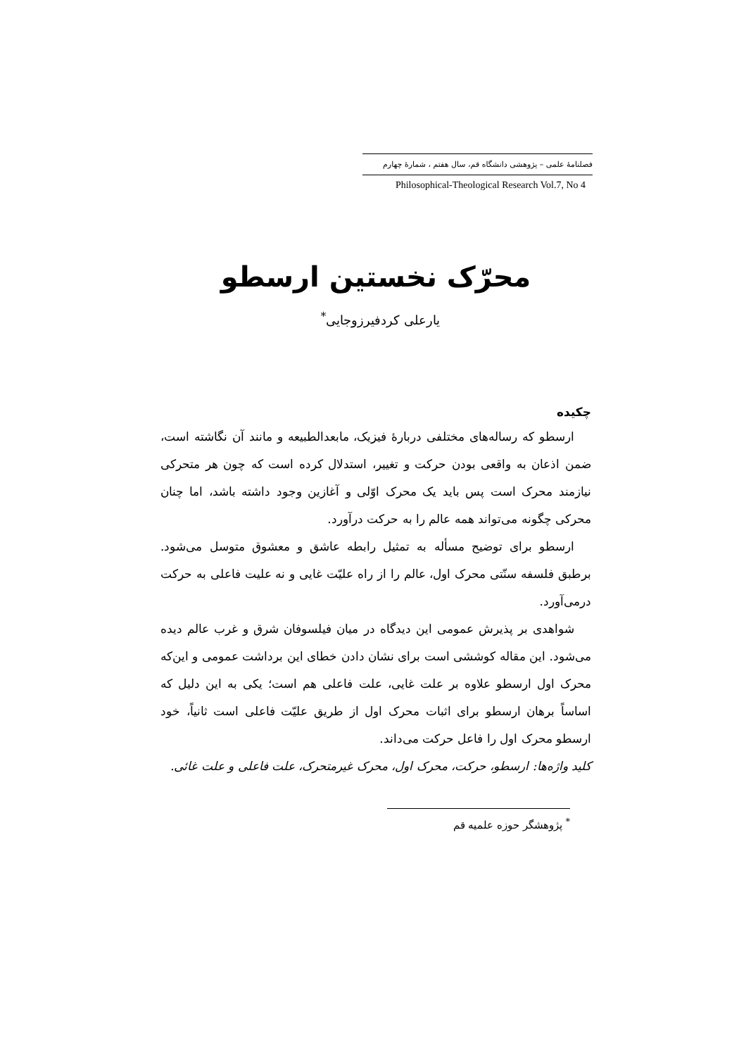فصلنامهٔ علمی – پژوهشی دانشگاه قم، سال هفتم ، شمارهٔ چهارم
Philosophical-Theological Research Vol.7, No 4
محرّک نخستین ارسطو
یارعلی کردفیرزوجایی<sup>*</sup>
چکیده
ارسطو که رساله‌های مختلفی دربارهٔ فیزیک، مابعدالطبیعه و مانند آن نگاشته است، ضمن اذعان به واقعی بودن حرکت و تغییر، استدلال کرده است که چون هر متحرکی نیازمند محرک است پس باید یک محرک اوّلی و آغازین وجود داشته باشد، اما چنان محرکی چگونه می‌تواند همه عالم را به حرکت درآورد.
ارسطو برای توضیح مسأله به تمثیل رابطه عاشق و معشوق متوسل می‌شود. برطبق فلسفه سنّتی محرک اول، عالم را از راه علیّت غایی و نه علیت فاعلی به حرکت درمی‌آورد.
شواهدی بر پذیرش عمومی این دیدگاه در میان فیلسوفان شرق و غرب عالم دیده می‌شود. این مقاله کوششی است برای نشان دادن خطای این برداشت عمومی و این‌که محرک اول ارسطو علاوه بر علت غایی، علت فاعلی هم است؛ یکی به این دلیل که اساساً برهان ارسطو برای اثبات محرک اول از طریق علیّت فاعلی است ثانیاً، خود ارسطو محرک اول را فاعل حرکت می‌داند.
کلید واژه‌ها: ارسطو، حرکت، محرک اول، محرک غیرمتحرک، علت فاعلی و علت غائی.
<sup>*</sup> پژوهشگر حوزه علمیه قم